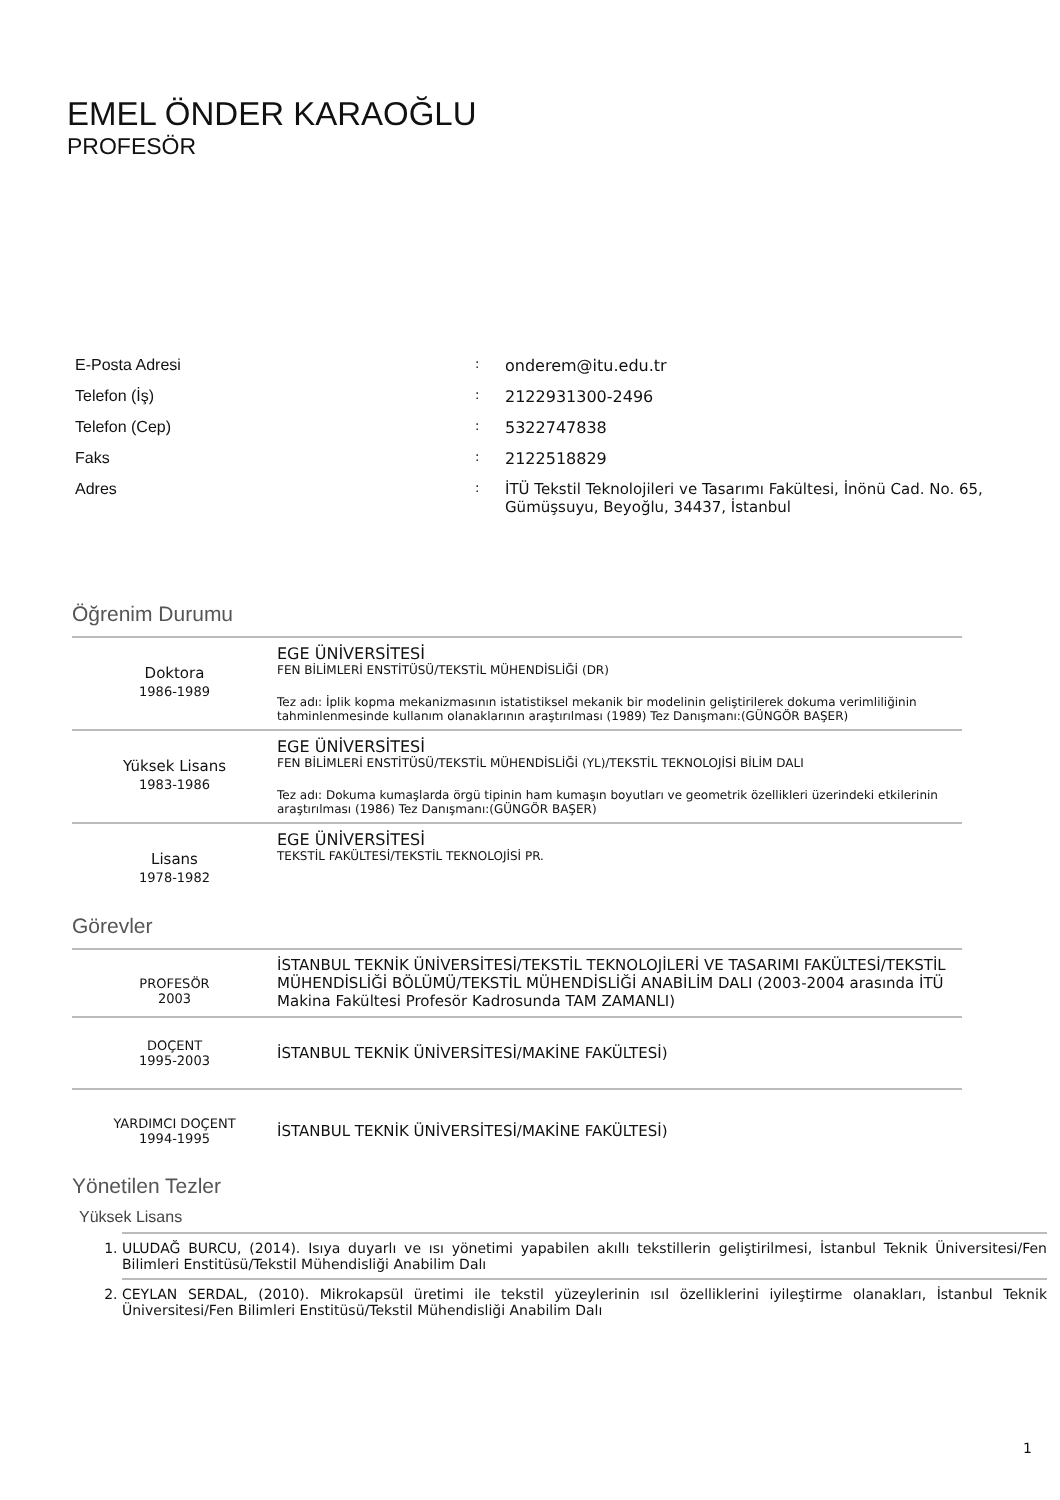EMEL ÖNDER KARAOĞLU
PROFESÖR
| E-Posta Adresi | : | onderem@itu.edu.tr |
| Telefon (İş) | : | 2122931300-2496 |
| Telefon (Cep) | : | 5322747838 |
| Faks | : | 2122518829 |
| Adres | : | İTÜ Tekstil Teknolojileri ve Tasarımı Fakültesi, İnönü Cad. No. 65, Gümüşsuyu, Beyoğlu, 34437, İstanbul |
Öğrenim Durumu
| Doktora 1986-1989 | EGE ÜNİVERSİTESİ FEN BİLİMLERİ ENSTİTÜSÜ/TEKSTİL MÜHENDİSLİĞİ (DR) Tez adı: İplik kopma mekanizmasının istatistiksel mekanik bir modelinin geliştirilerek dokuma verimliliğinin tahminlenmesinde kullanım olanaklarının araştırılması (1989) Tez Danışmanı:(GÜNGÖR BAŞER) |
| Yüksek Lisans 1983-1986 | EGE ÜNİVERSİTESİ FEN BİLİMLERİ ENSTİTÜSÜ/TEKSTİL MÜHENDİSLİĞİ (YL)/TEKSTİL TEKNOLOJİSİ BİLİM DALI Tez adı: Dokuma kumaşlarda örgü tipinin ham kumaşın boyutları ve geometrik özellikleri üzerindeki etkilerinin araştırılması (1986) Tez Danışmanı:(GÜNGÖR BAŞER) |
| Lisans 1978-1982 | EGE ÜNİVERSİTESİ TEKSTİL FAKÜLTESİ/TEKSTİL TEKNOLOJİSİ PR. |
Görevler
| PROFESÖR 2003 | İSTANBUL TEKNİK ÜNİVERSİTESİ/TEKSTİL TEKNOLOJİLERİ VE TASARIMI FAKÜLTESİ/TEKSTİL MÜHENDİSLİĞİ BÖLÜMÜ/TEKSTİL MÜHENDİSLİĞİ ANABİLİM DALI (2003-2004 arasında İTÜ Makina Fakültesi Profesör Kadrosunda TAM ZAMANLI) |
| DOÇENT 1995-2003 | İSTANBUL TEKNİK ÜNİVERSİTESİ/MAKİNE FAKÜLTESİ) |
| YARDIMCI DOÇENT 1994-1995 | İSTANBUL TEKNİK ÜNİVERSİTESİ/MAKİNE FAKÜLTESİ) |
Yönetilen Tezler
Yüksek Lisans
1. ULUDAĞ BURCU, (2014). Isıya duyarlı ve ısı yönetimi yapabilen akıllı tekstillerin geliştirilmesi, İstanbul Teknik Üniversitesi/Fen Bilimleri Enstitüsü/Tekstil Mühendisliği Anabilim Dalı
2. CEYLAN SERDAL, (2010). Mikrokapsül üretimi ile tekstil yüzeylerinin ısıl özelliklerini iyileştirme olanakları, İstanbul Teknik Üniversitesi/Fen Bilimleri Enstitüsü/Tekstil Mühendisliği Anabilim Dalı
1